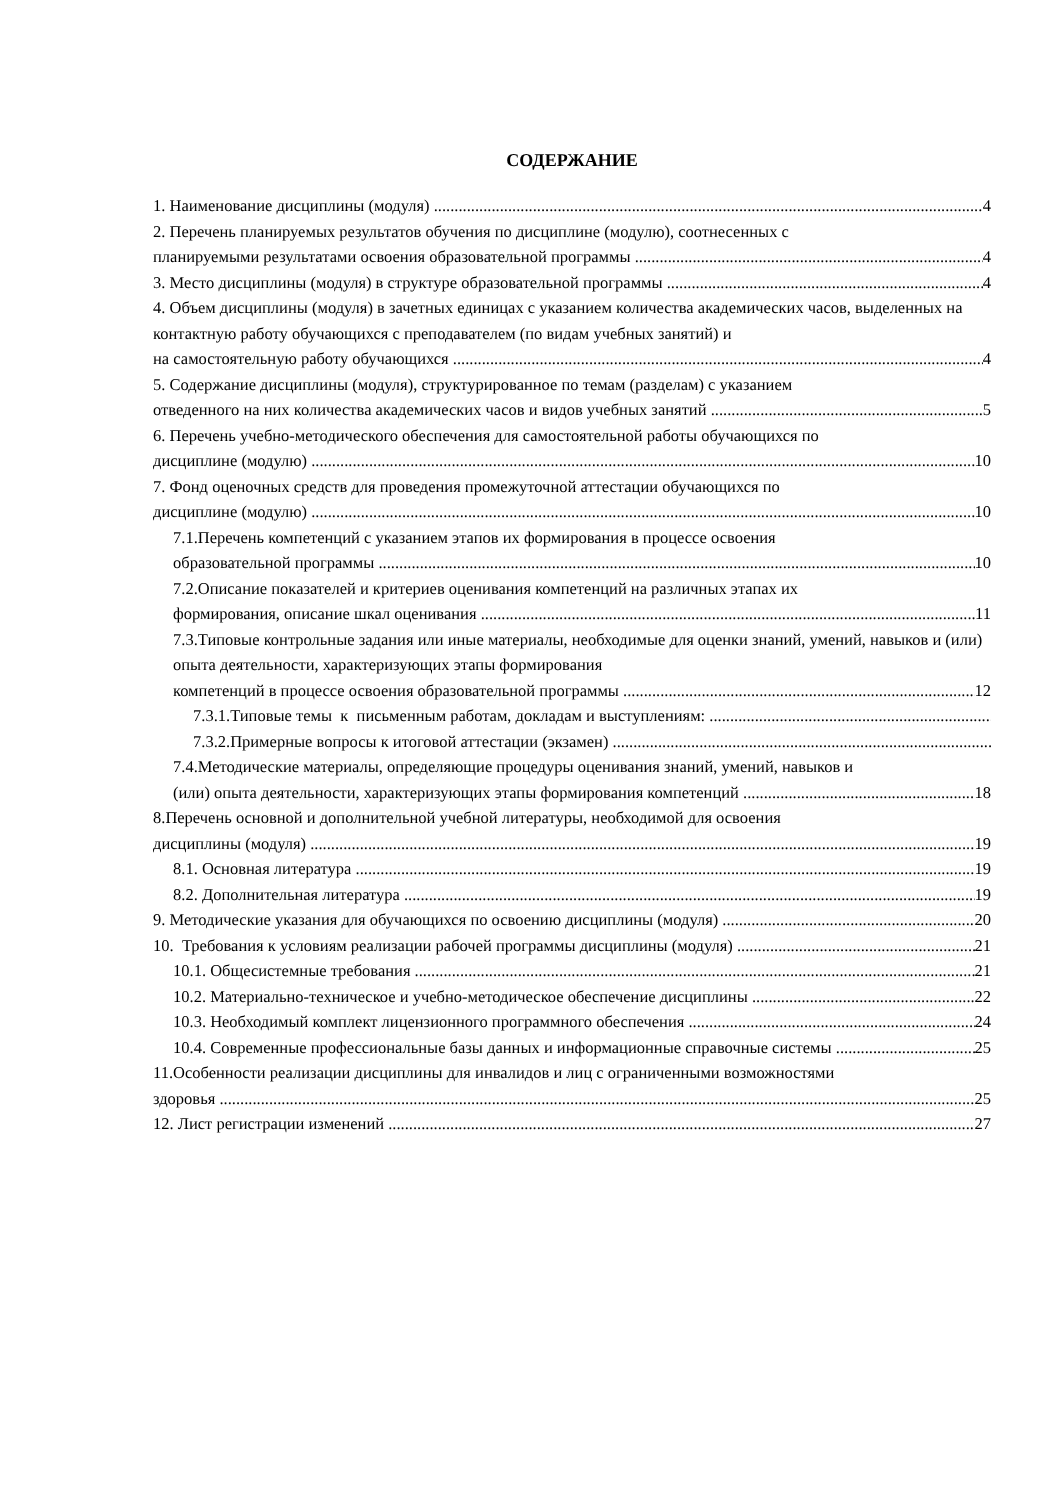СОДЕРЖАНИЕ
1. Наименование дисциплины (модуля) 4
2. Перечень планируемых результатов обучения по дисциплине (модулю), соотнесенных с
планируемыми результатами освоения образовательной программы 4
3. Место дисциплины (модуля) в структуре образовательной программы 4
4. Объем дисциплины (модуля) в зачетных единицах с указанием количества академических часов, выделенных на контактную работу обучающихся с преподавателем (по видам учебных занятий) и
на самостоятельную работу обучающихся 4
5. Содержание дисциплины (модуля), структурированное по темам (разделам) с указанием
отведенного на них количества академических часов и видов учебных занятий 5
6. Перечень учебно-методического обеспечения для самостоятельной работы обучающихся по
дисциплине (модулю) 10
7. Фонд оценочных средств для проведения промежуточной аттестации обучающихся по
дисциплине (модулю) 10
7.1.Перечень компетенций с указанием этапов их формирования в процессе освоения
образовательной программы 10
7.2.Описание показателей и критериев оценивания компетенций на различных этапах их
формирования, описание шкал оценивания 11
7.3.Типовые контрольные задания или иные материалы, необходимые для оценки знаний, умений, навыков и (или) опыта деятельности, характеризующих этапы формирования
компетенций в процессе освоения образовательной программы 12
7.3.1.Типовые темы к письменным работам, докладам и выступлениям:
7.3.2.Примерные вопросы к итоговой аттестации (экзамен)
7.4.Методические материалы, определяющие процедуры оценивания знаний, умений, навыков и
(или) опыта деятельности, характеризующих этапы формирования компетенций 18
8.Перечень основной и дополнительной учебной литературы, необходимой для освоения
дисциплины (модуля) 19
8.1. Основная литература 19
8.2. Дополнительная литература 19
9. Методические указания для обучающихся по освоению дисциплины (модуля) 20
10. Требования к условиям реализации рабочей программы дисциплины (модуля) 21
10.1. Общесистемные требования 21
10.2. Материально-техническое и учебно-методическое обеспечение дисциплины 22
10.3. Необходимый комплект лицензионного программного обеспечения 24
10.4. Современные профессиональные базы данных и информационные справочные системы 25
11.Особенности реализации дисциплины для инвалидов и лиц с ограниченными возможностями
здоровья 25
12. Лист регистрации изменений 27